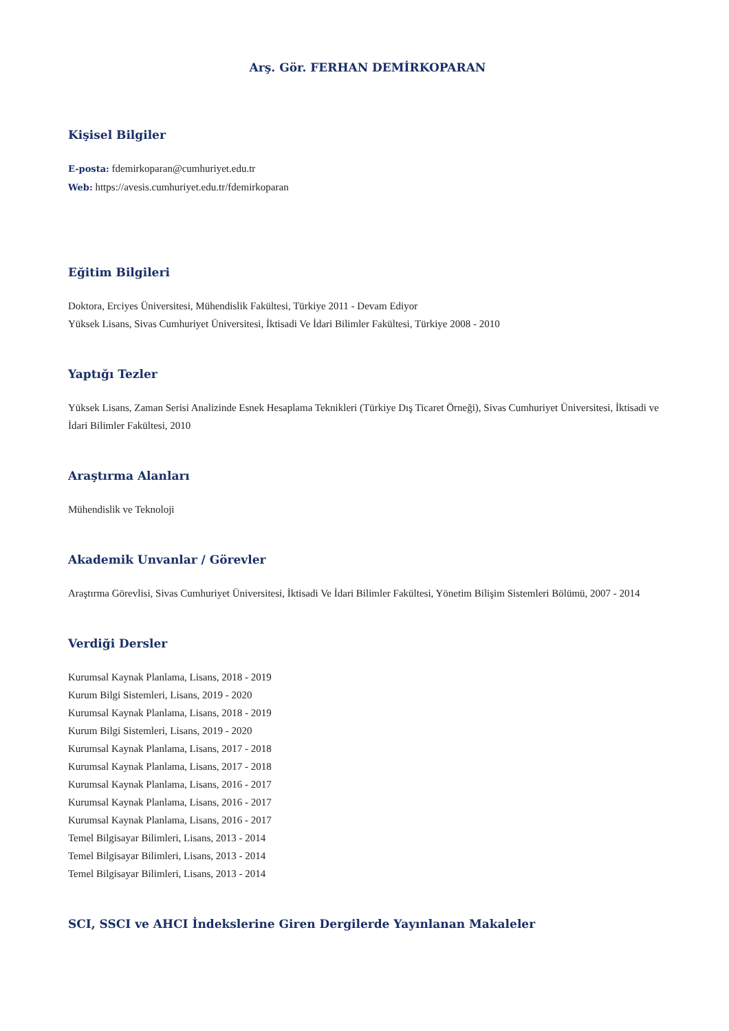Arş. Gör. FERHAN DEMİRKOPARAN
Kişisel Bilgiler
E-posta: fdemirkoparan@cumhuriyet.edu.tr
Web: https://avesis.cumhuriyet.edu.tr/fdemirkoparan
Eğitim Bilgileri
Doktora, Erciyes Üniversitesi, Mühendislik Fakültesi, Türkiye 2011 - Devam Ediyor
Yüksek Lisans, Sivas Cumhuriyet Üniversitesi, İktisadi Ve İdari Bilimler Fakültesi, Türkiye 2008 - 2010
Yaptığı Tezler
Yüksek Lisans, Zaman Serisi Analizinde Esnek Hesaplama Teknikleri (Türkiye Dış Ticaret Örneği), Sivas Cumhuriyet Üniversitesi, İktisadi ve İdari Bilimler Fakültesi, 2010
Araştırma Alanları
Mühendislik ve Teknoloji
Akademik Unvanlar / Görevler
Araştırma Görevlisi, Sivas Cumhuriyet Üniversitesi, İktisadi Ve İdari Bilimler Fakültesi, Yönetim Bilişim Sistemleri Bölümü, 2007 - 2014
Verdiği Dersler
Kurumsal Kaynak Planlama, Lisans, 2018 - 2019
Kurum Bilgi Sistemleri, Lisans, 2019 - 2020
Kurumsal Kaynak Planlama, Lisans, 2018 - 2019
Kurum Bilgi Sistemleri, Lisans, 2019 - 2020
Kurumsal Kaynak Planlama, Lisans, 2017 - 2018
Kurumsal Kaynak Planlama, Lisans, 2017 - 2018
Kurumsal Kaynak Planlama, Lisans, 2016 - 2017
Kurumsal Kaynak Planlama, Lisans, 2016 - 2017
Kurumsal Kaynak Planlama, Lisans, 2016 - 2017
Temel Bilgisayar Bilimleri, Lisans, 2013 - 2014
Temel Bilgisayar Bilimleri, Lisans, 2013 - 2014
Temel Bilgisayar Bilimleri, Lisans, 2013 - 2014
SCI, SSCI ve AHCI İndekslerine Giren Dergilerde Yayınlanan Makaleler